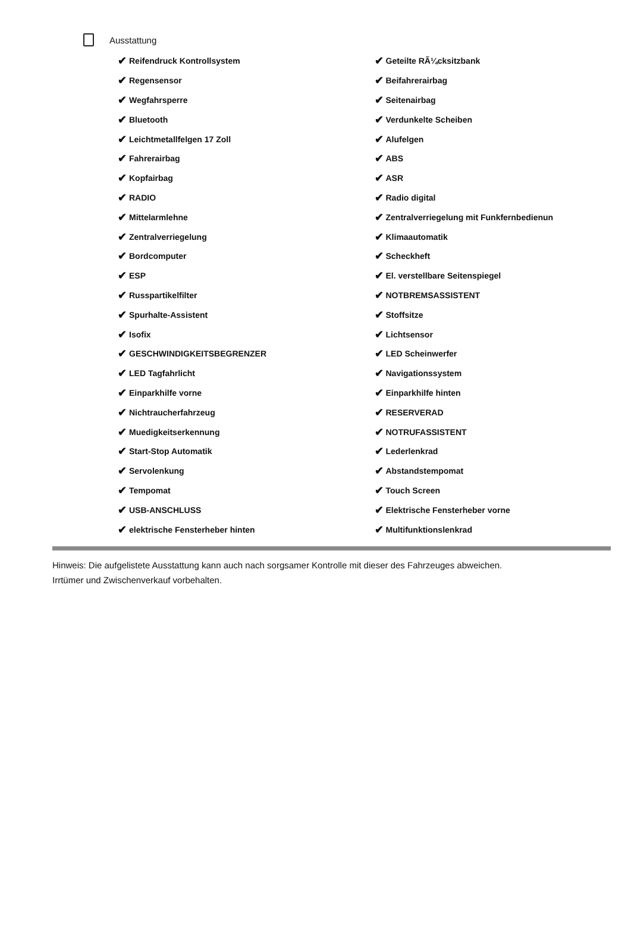Ausstattung
✔ Reifendruck Kontrollsystem
✔ Regensensor
✔ Wegfahrsperre
✔ Bluetooth
✔ Leichtmetallfelgen 17 Zoll
✔ Fahrerairbag
✔ Kopfairbag
✔ RADIO
✔ Mittelarmlehne
✔ Zentralverriegelung
✔ Bordcomputer
✔ ESP
✔ Russpartikelfilter
✔ Spurhalte-Assistent
✔ Isofix
✔ GESCHWINDIGKEITSBEGRENZER
✔ LED Tagfahrlicht
✔ Einparkhilfe vorne
✔ Nichtraucherfahrzeug
✔ Muedigkeitserkennung
✔ Start-Stop Automatik
✔ Servolenkung
✔ Tempomat
✔ USB-ANSCHLUSS
✔ elektrische Fensterheber hinten
✔ Geteilte RÃ¼cksitzbank
✔ Beifahrerairbag
✔ Seitenairbag
✔ Verdunkelte Scheiben
✔ Alufelgen
✔ ABS
✔ ASR
✔ Radio digital
✔ Zentralverriegelung mit Funkfernbedienun
✔ Klimaautomatik
✔ Scheckheft
✔ El. verstellbare Seitenspiegel
✔ NOTBREMSASSISTENT
✔ Stoffsitze
✔ Lichtsensor
✔ LED Scheinwerfer
✔ Navigationssystem
✔ Einparkhilfe hinten
✔ RESERVERAD
✔ NOTRUFASSISTENT
✔ Lederlenkrad
✔ Abstandstempomat
✔ Touch Screen
✔ Elektrische Fensterheber vorne
✔ Multifunktionslenkrad
Hinweis: Die aufgelistete Ausstattung kann auch nach sorgsamer Kontrolle mit dieser des Fahrzeuges abweichen. Irrtümer und Zwischenverkauf vorbehalten.